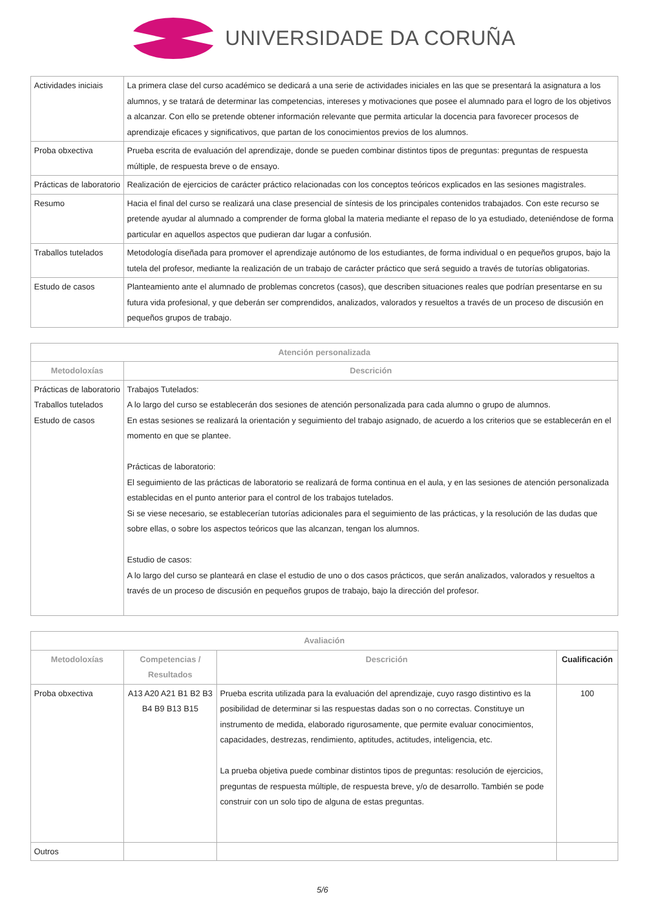UNIVERSIDADE DA CORUÑA
| Actividades iniciais | La primera clase del curso académico se dedicará a una serie de actividades iniciales en las que se presentará la asignatura a los alumnos, y se tratará de determinar las competencias, intereses y motivaciones que posee el alumnado para el logro de los objetivos a alcanzar. Con ello se pretende obtener información relevante que permita articular la docencia para favorecer procesos de aprendizaje eficaces y significativos, que partan de los conocimientos previos de los alumnos. |
| Proba obxectiva | Prueba escrita de evaluación del aprendizaje, donde se pueden combinar distintos tipos de preguntas: preguntas de respuesta múltiple, de respuesta breve o de ensayo. |
| Prácticas de laboratorio | Realización de ejercicios de carácter práctico relacionadas con los conceptos teóricos explicados en las sesiones magistrales. |
| Resumo | Hacia el final del curso se realizará una clase presencial de síntesis de los principales contenidos trabajados. Con este recurso se pretende ayudar al alumnado a comprender de forma global la materia mediante el repaso de lo ya estudiado, deteniéndose de forma particular en aquellos aspectos que pudieran dar lugar a confusión. |
| Traballos tutelados | Metodología diseñada para promover el aprendizaje autónomo de los estudiantes, de forma individual o en pequeños grupos, bajo la tutela del profesor, mediante la realización de un trabajo de carácter práctico que será seguido a través de tutorías obligatorias. |
| Estudo de casos | Planteamiento ante el alumnado de problemas concretos (casos), que describen situaciones reales que podrían presentarse en su futura vida profesional, y que deberán ser comprendidos, analizados, valorados y resueltos a través de un proceso de discusión en pequeños grupos de trabajo. |
| Atención personalizada | |
| --- | --- |
| Metodoloxías | Descrición |
| Prácticas de laboratorio Traballos tutelados Estudo de casos | Trabajos Tutelados: A lo largo del curso se establecerán dos sesiones de atención personalizada para cada alumno o grupo de alumnos. En estas sesiones se realizará la orientación y seguimiento del trabajo asignado, de acuerdo a los criterios que se establecerán en el momento en que se plantee. Prácticas de laboratorio: El seguimiento de las prácticas de laboratorio se realizará de forma continua en el aula, y en las sesiones de atención personalizada establecidas en el punto anterior para el control de los trabajos tutelados. Si se viese necesario, se establecerían tutorías adicionales para el seguimiento de las prácticas, y la resolución de las dudas que sobre ellas, o sobre los aspectos teóricos que las alcanzan, tengan los alumnos. Estudio de casos: A lo largo del curso se planteará en clase el estudio de uno o dos casos prácticos, que serán analizados, valorados y resueltos a través de un proceso de discusión en pequeños grupos de trabajo, bajo la dirección del profesor. |
| Avaliación | | | |
| --- | --- | --- | --- |
| Metodoloxías | Competencias / Resultados | Descrición | Cualificación |
| Proba obxectiva | A13 A20 A21 B1 B2 B3 B4 B9 B13 B15 | Prueba escrita utilizada para la evaluación del aprendizaje, cuyo rasgo distintivo es la posibilidad de determinar si las respuestas dadas son o no correctas. Constituye un instrumento de medida, elaborado rigurosamente, que permite evaluar conocimientos, capacidades, destrezas, rendimiento, aptitudes, actitudes, inteligencia, etc. La prueba objetiva puede combinar distintos tipos de preguntas: resolución de ejercicios, preguntas de respuesta múltiple, de respuesta breve, y/o de desarrollo. También se pode construir con un solo tipo de alguna de estas preguntas. | 100 |
| Outros | | | |
5/6